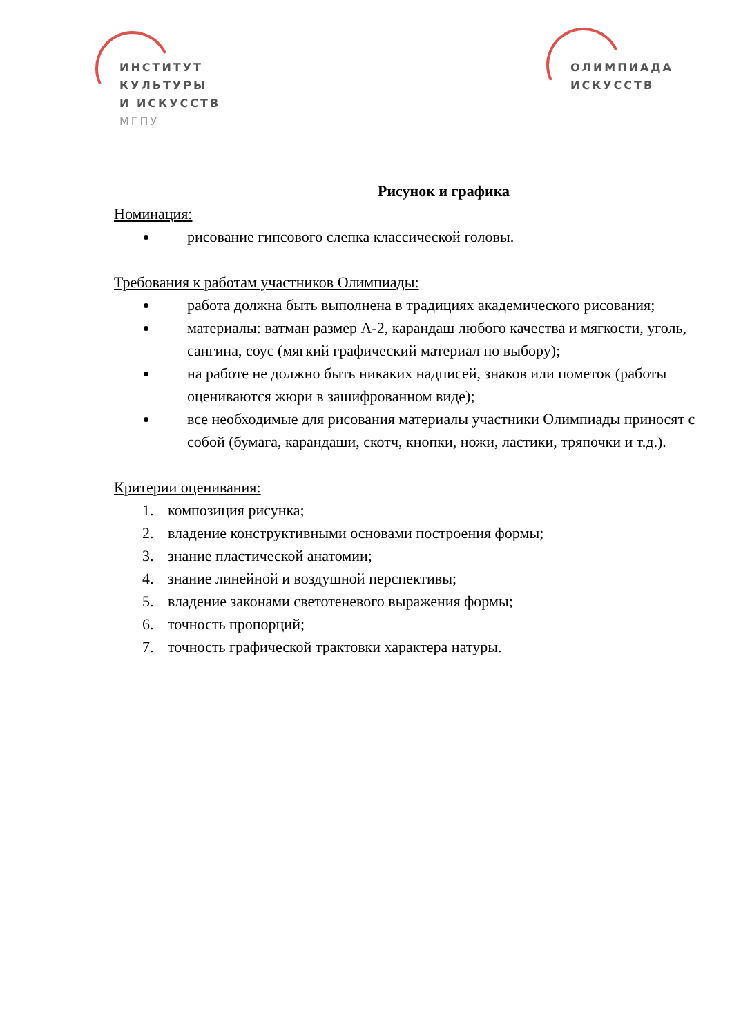ИНСТИТУТ
КУЛЬТУРЫ
И ИСКУССТВ
МГПУ
ОЛИМПИАДА
ИСКУССТВ
Рисунок и графика
Номинация:
рисование гипсового слепка классической головы.
Требования к работам участников Олимпиады:
работа должна быть выполнена в традициях академического рисования;
материалы: ватман размер А-2, карандаш любого качества и мягкости, уголь, сангина, соус (мягкий графический материал по выбору);
на работе не должно быть никаких надписей, знаков или пометок (работы оцениваются жюри в зашифрованном виде);
все необходимые для рисования материалы участники Олимпиады приносят с собой (бумага, карандаши, скотч, кнопки, ножи, ластики, тряпочки и т.д.).
Критерии оценивания:
1. композиция рисунка;
2. владение конструктивными основами построения формы;
3. знание пластической анатомии;
4. знание линейной и воздушной перспективы;
5. владение законами светотеневого выражения формы;
6. точность пропорций;
7. точность графической трактовки характера натуры.